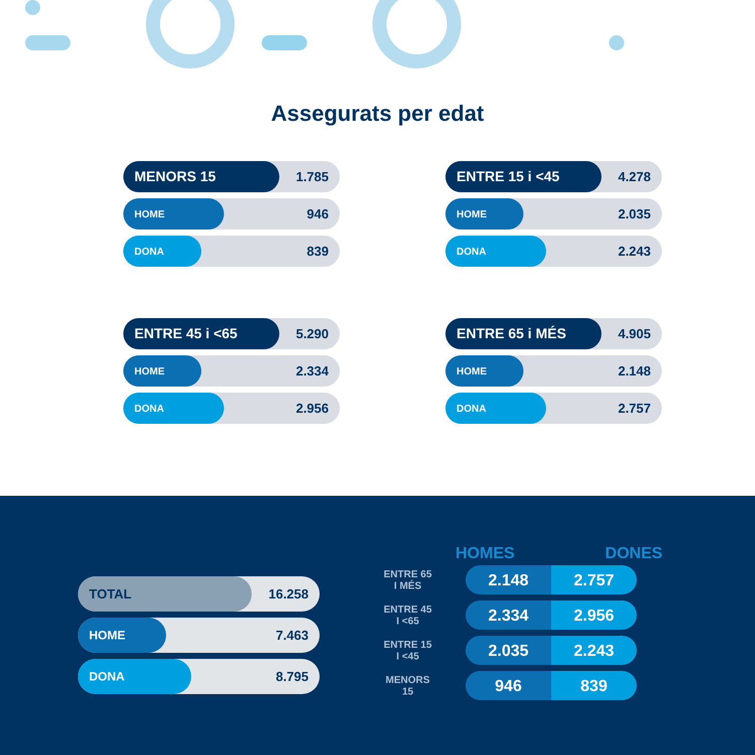Assegurats per edat
MENORS 15 1.785
HOME 946
DONA 839
ENTRE 15 i <45 4.278
HOME 2.035
DONA 2.243
ENTRE 45 i <65 5.290
HOME 2.334
DONA 2.956
ENTRE 65 i MÉS 4.905
HOME 2.148
DONA 2.757
TOTAL 16.258
HOME 7.463
DONA 8.795
HOMES DONES
ENTRE 65
I MÉS
2.148 2.757
ENTRE 45
I <65
2.334 2.956
ENTRE 15
I <45
2.035 2.243
MENORS 15
946 839